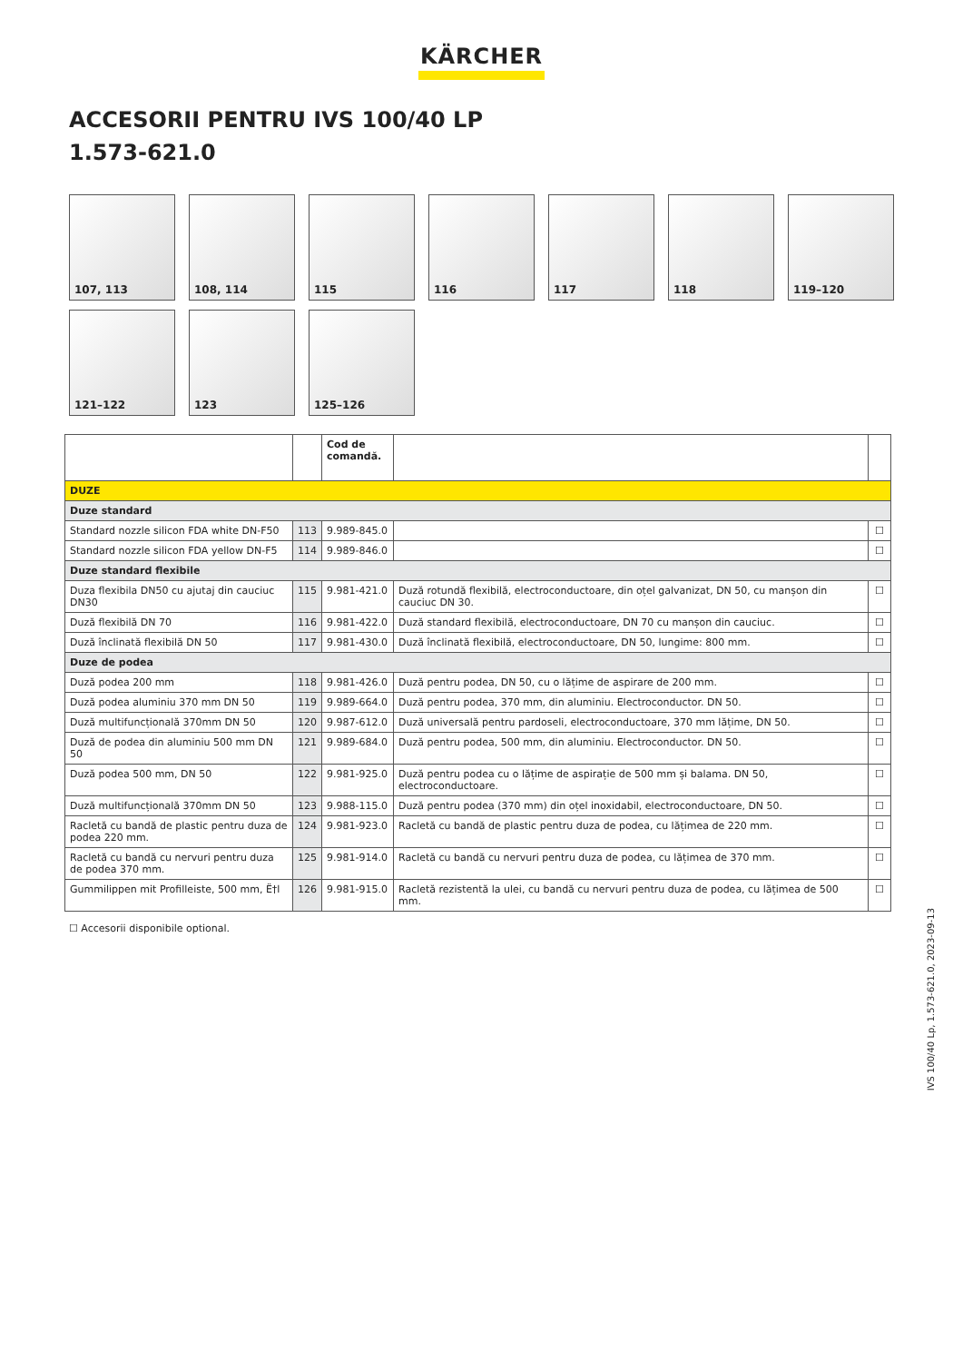KÄRCHER
ACCESORII PENTRU IVS 100/40 LP
1.573-621.0
107, 113
108, 114
115
116
117
118
119–120
121–122
123
125–126
| | | Cod de comandă. | | |
| --- | --- | --- | --- | --- |
| DUZE | | | | |
| Duze standard | | | | |
| Standard nozzle silicon FDA white DN-F50 | 113 | 9.989-845.0 | | ☐ |
| Standard nozzle silicon FDA yellow DN-F5 | 114 | 9.989-846.0 | | ☐ |
| Duze standard flexibile | | | | |
| Duza flexibila DN50 cu ajutaj din cauciuc DN30 | 115 | 9.981-421.0 | Duză rotundă flexibilă, electroconductoare, din oțel galvanizat, DN 50, cu manșon din cauciuc DN 30. | ☐ |
| Duză flexibilă DN 70 | 116 | 9.981-422.0 | Duză standard flexibilă, electroconductoare, DN 70 cu manșon din cauciuc. | ☐ |
| Duză înclinată flexibilă DN 50 | 117 | 9.981-430.0 | Duză înclinată flexibilă, electroconductoare, DN 50, lungime: 800 mm. | ☐ |
| Duze de podea | | | | |
| Duză podea 200 mm | 118 | 9.981-426.0 | Duză pentru podea, DN 50, cu o lățime de aspirare de 200 mm. | ☐ |
| Duză podea aluminiu 370 mm DN 50 | 119 | 9.989-664.0 | Duză pentru podea, 370 mm, din aluminiu. Electroconductor. DN 50. | ☐ |
| Duză multifuncțională 370mm DN 50 | 120 | 9.987-612.0 | Duză universală pentru pardoseli, electroconductoare, 370 mm lățime, DN 50. | ☐ |
| Duză de podea din aluminiu 500 mm DN 50 | 121 | 9.989-684.0 | Duză pentru podea, 500 mm, din aluminiu. Electroconductor. DN 50. | ☐ |
| Duză podea 500 mm, DN 50 | 122 | 9.981-925.0 | Duză pentru podea cu o lățime de aspirație de 500 mm și balama. DN 50, electroconductoare. | ☐ |
| Duză multifuncțională 370mm DN 50 | 123 | 9.988-115.0 | Duză pentru podea (370 mm) din oțel inoxidabil, electroconductoare, DN 50. | ☐ |
| Racletă cu bandă de plastic pentru duza de podea 220 mm. | 124 | 9.981-923.0 | Racletă cu bandă de plastic pentru duza de podea, cu lățimea de 220 mm. | ☐ |
| Racletă cu bandă cu nervuri pentru duza de podea 370 mm. | 125 | 9.981-914.0 | Racletă cu bandă cu nervuri pentru duza de podea, cu lățimea de 370 mm. | ☐ |
| Gummilippen mit Profilleiste, 500 mm, Ë†l | 126 | 9.981-915.0 | Racletă rezistentă la ulei, cu bandă cu nervuri pentru duza de podea, cu lățimea de 500 mm. | ☐ |
☐ Accesorii disponibile optional.
IVS 100/40 Lp, 1.573-621.0, 2023-09-13